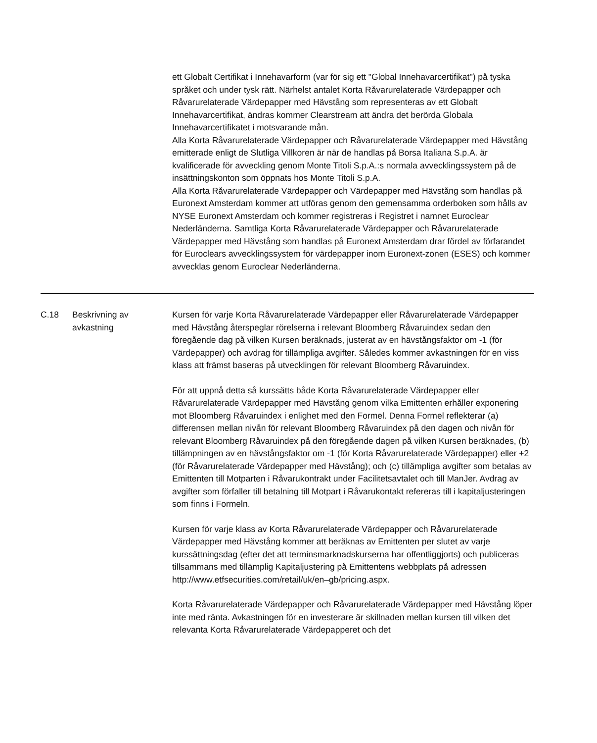ett Globalt Certifikat i Innehavarform (var för sig ett "Global Innehavarcertifikat") på tyska språket och under tysk rätt. Närhelst antalet Korta Råvarurelaterade Värdepapper och Råvarurelaterade Värdepapper med Hävstång som representeras av ett Globalt Innehavarcertifikat, ändras kommer Clearstream att ändra det berörda Globala Innehavarcertifikatet i motsvarande mån.
Alla Korta Råvarurelaterade Värdepapper och Råvarurelaterade Värdepapper med Hävstång emitterade enligt de Slutliga Villkoren är när de handlas på Borsa Italiana S.p.A. är kvalificerade för avveckling genom Monte Titoli S.p.A.:s normala avvecklingssystem på de insättningskonton som öppnats hos Monte Titoli S.p.A.
Alla Korta Råvarurelaterade Värdepapper och Värdepapper med Hävstång som handlas på Euronext Amsterdam kommer att utföras genom den gemensamma orderboken som hålls av NYSE Euronext Amsterdam och kommer registreras i Registret i namnet Euroclear Nederländerna. Samtliga Korta Råvarurelaterade Värdepapper och Råvarurelaterade Värdepapper med Hävstång som handlas på Euronext Amsterdam drar fördel av förfarandet för Euroclears avvecklingssystem för värdepapper inom Euronext-zonen (ESES) och kommer avvecklas genom Euroclear Nederländerna.
| C.18 | Beskrivning av avkastning | Kursen för varje Korta Råvarurelaterade Värdepapper eller Råvarurelaterade Värdepapper med Hävstång återspeglar rörelserna i relevant Bloomberg Råvaruindex sedan den föregående dag på vilken Kursen beräknads, justerat av en hävstångsfaktor om -1 (för Värdepapper) och avdrag för tillämpliga avgifter. Således kommer avkastningen för en viss klass att främst baseras på utvecklingen för relevant Bloomberg Råvaruindex. För att uppnå detta så kurssätts både Korta Råvarurelaterade Värdepapper eller Råvarurelaterade Värdepapper med Hävstång genom vilka Emittenten erhåller exponering mot Bloomberg Råvaruindex i enlighet med den Formel. Denna Formel reflekterar (a) differensen mellan nivån för relevant Bloomberg Råvaruindex på den dagen och nivån för relevant Bloomberg Råvaruindex på den föregående dagen på vilken Kursen beräknades, (b) tillämpningen av en hävstångsfaktor om -1 (för Korta Råvarurelaterade Värdepapper) eller +2 (för Råvarurelaterade Värdepapper med Hävstång); och (c) tillämpliga avgifter som betalas av Emittenten till Motparten i Råvarukontrakt under Facilitetsavtalet och till ManJer. Avdrag av avgifter som förfaller till betalning till Motpart i Råvarukontakt refereras till i kapitaljusteringen som finns i Formeln. Kursen för varje klass av Korta Råvarurelaterade Värdepapper och Råvarurelaterade Värdepapper med Hävstång kommer att beräknas av Emittenten per slutet av varje kurssättningsdag (efter det att terminsmarknadskurserna har offentliggjorts) och publiceras tillsammans med tillämplig Kapitaljustering på Emittentens webbplats på adressen http://www.etfsecurities.com/retail/uk/en–gb/pricing.aspx. Korta Råvarurelaterade Värdepapper och Råvarurelaterade Värdepapper med Hävstång löper inte med ränta. Avkastningen för en investerare är skillnaden mellan kursen till vilken det relevanta Korta Råvarurelaterade Värdepapperet och det |